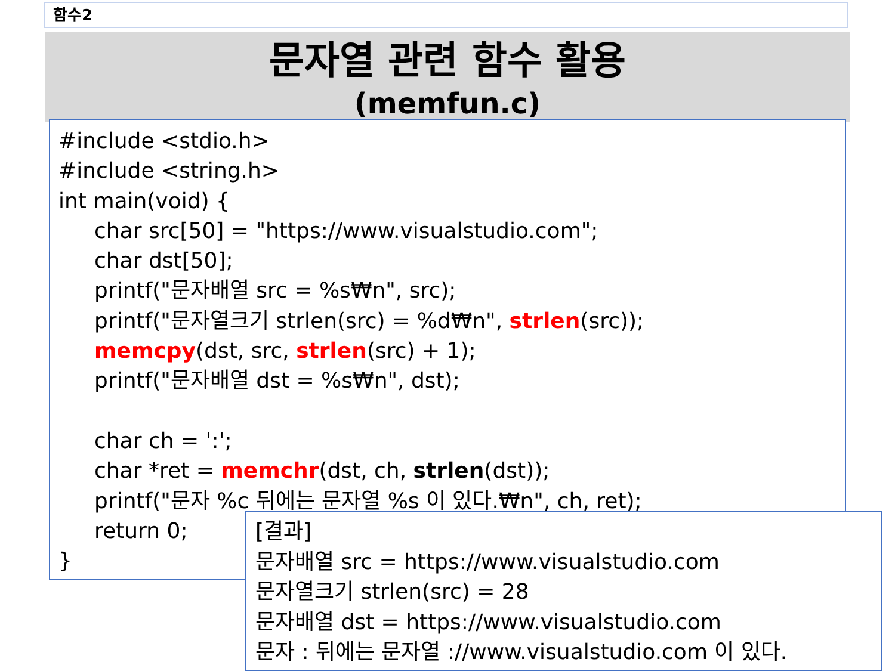함수2
문자열 관련 함수 활용
(memfun.c)
#include <stdio.h>
#include <string.h>
int main(void) {
char src[50] = "https://www.visualstudio.com";
char dst[50];
printf("문자배열 src = %s₩n", src);
printf("문자열크기 strlen(src) = %d₩n", strlen(src));
memcpy(dst, src, strlen(src) + 1);
printf("문자배열 dst = %s₩n", dst);
char ch = ':';
char *ret = memchr(dst, ch, strlen(dst));
printf("문자 %c 뒤에는 문자열 %s 이 있다.₩n", ch, ret);
return 0;
}
[결과]
문자배열 src = https://www.visualstudio.com
문자열크기 strlen(src) = 28
문자배열 dst = https://www.visualstudio.com
문자 : 뒤에는 문자열 ://www.visualstudio.com 이 있다.